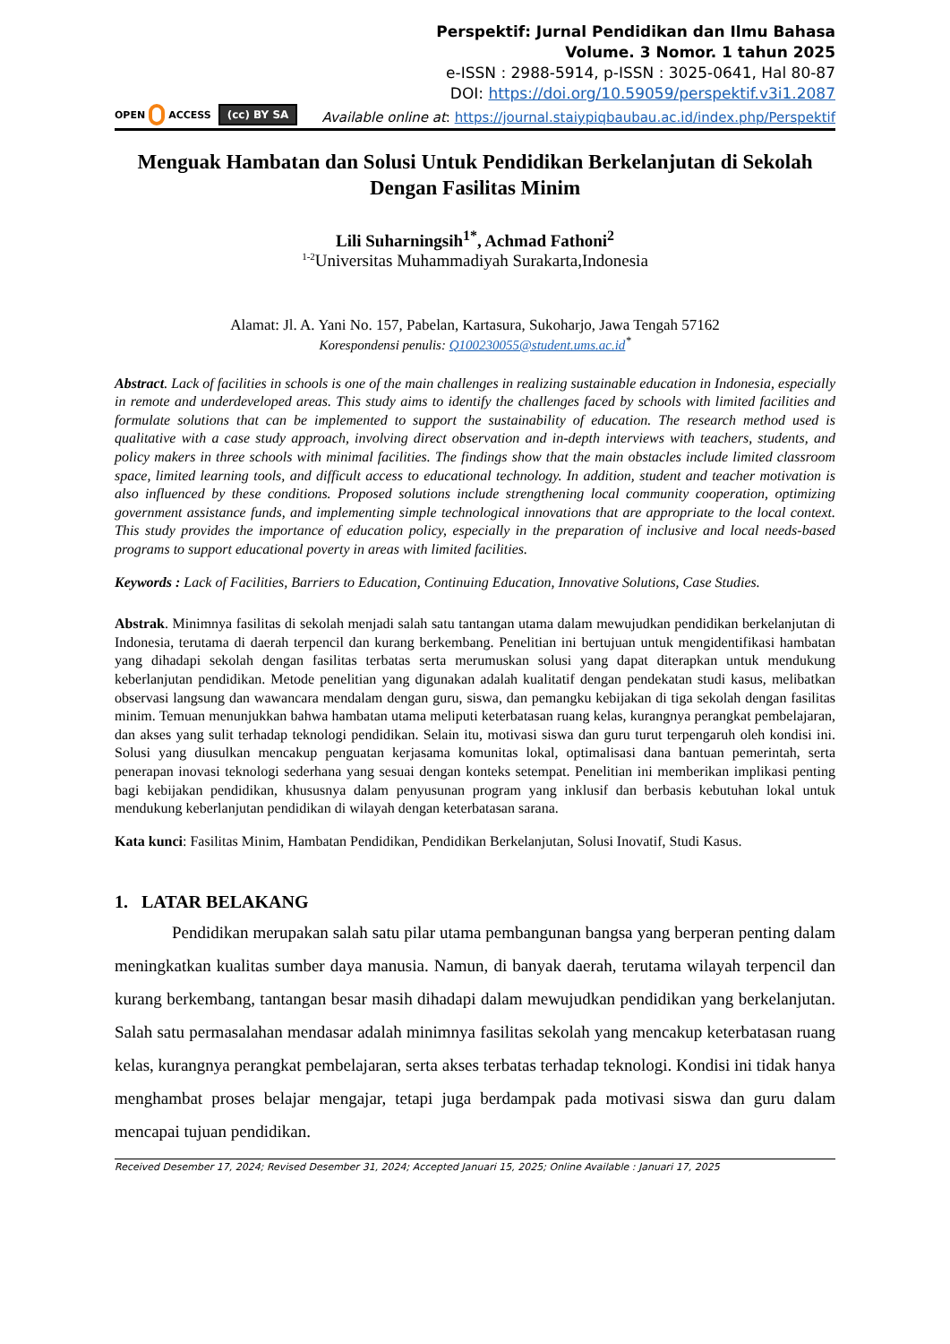Perspektif: Jurnal Pendidikan dan Ilmu Bahasa
Volume. 3 Nomor. 1 tahun 2025
e-ISSN : 2988-5914, p-ISSN : 3025-0641, Hal 80-87
DOI: https://doi.org/10.59059/perspektif.v3i1.2087
OPEN ACCESS (cc) BY SA
Available online at: https://journal.staiypiqbaubau.ac.id/index.php/Perspektif
Menguak Hambatan dan Solusi Untuk Pendidikan Berkelanjutan di Sekolah Dengan Fasilitas Minim
Lili Suharningsih<sup>1*</sup>, Achmad Fathoni<sup>2</sup>
<sup>1-2</sup>Universitas Muhammadiyah Surakarta,Indonesia
Alamat: Jl. A. Yani No. 157, Pabelan, Kartasura, Sukoharjo, Jawa Tengah 57162
Korespondensi penulis: Q100230055@student.ums.ac.id<sup>*</sup>
Abstract. Lack of facilities in schools is one of the main challenges in realizing sustainable education in Indonesia, especially in remote and underdeveloped areas. This study aims to identify the challenges faced by schools with limited facilities and formulate solutions that can be implemented to support the sustainability of education. The research method used is qualitative with a case study approach, involving direct observation and in-depth interviews with teachers, students, and policy makers in three schools with minimal facilities. The findings show that the main obstacles include limited classroom space, limited learning tools, and difficult access to educational technology. In addition, student and teacher motivation is also influenced by these conditions. Proposed solutions include strengthening local community cooperation, optimizing government assistance funds, and implementing simple technological innovations that are appropriate to the local context. This study provides the importance of education policy, especially in the preparation of inclusive and local needs-based programs to support educational poverty in areas with limited facilities.
Keywords : Lack of Facilities, Barriers to Education, Continuing Education, Innovative Solutions, Case Studies.
Abstrak. Minimnya fasilitas di sekolah menjadi salah satu tantangan utama dalam mewujudkan pendidikan berkelanjutan di Indonesia, terutama di daerah terpencil dan kurang berkembang. Penelitian ini bertujuan untuk mengidentifikasi hambatan yang dihadapi sekolah dengan fasilitas terbatas serta merumuskan solusi yang dapat diterapkan untuk mendukung keberlanjutan pendidikan. Metode penelitian yang digunakan adalah kualitatif dengan pendekatan studi kasus, melibatkan observasi langsung dan wawancara mendalam dengan guru, siswa, dan pemangku kebijakan di tiga sekolah dengan fasilitas minim. Temuan menunjukkan bahwa hambatan utama meliputi keterbatasan ruang kelas, kurangnya perangkat pembelajaran, dan akses yang sulit terhadap teknologi pendidikan. Selain itu, motivasi siswa dan guru turut terpengaruh oleh kondisi ini. Solusi yang diusulkan mencakup penguatan kerjasama komunitas lokal, optimalisasi dana bantuan pemerintah, serta penerapan inovasi teknologi sederhana yang sesuai dengan konteks setempat. Penelitian ini memberikan implikasi penting bagi kebijakan pendidikan, khususnya dalam penyusunan program yang inklusif dan berbasis kebutuhan lokal untuk mendukung keberlanjutan pendidikan di wilayah dengan keterbatasan sarana.
Kata kunci: Fasilitas Minim, Hambatan Pendidikan, Pendidikan Berkelanjutan, Solusi Inovatif, Studi Kasus.
1. LATAR BELAKANG
Pendidikan merupakan salah satu pilar utama pembangunan bangsa yang berperan penting dalam meningkatkan kualitas sumber daya manusia. Namun, di banyak daerah, terutama wilayah terpencil dan kurang berkembang, tantangan besar masih dihadapi dalam mewujudkan pendidikan yang berkelanjutan. Salah satu permasalahan mendasar adalah minimnya fasilitas sekolah yang mencakup keterbatasan ruang kelas, kurangnya perangkat pembelajaran, serta akses terbatas terhadap teknologi. Kondisi ini tidak hanya menghambat proses belajar mengajar, tetapi juga berdampak pada motivasi siswa dan guru dalam mencapai tujuan pendidikan.
Received Desember 17, 2024; Revised Desember 31, 2024; Accepted Januari 15, 2025; Online Available : Januari 17, 2025